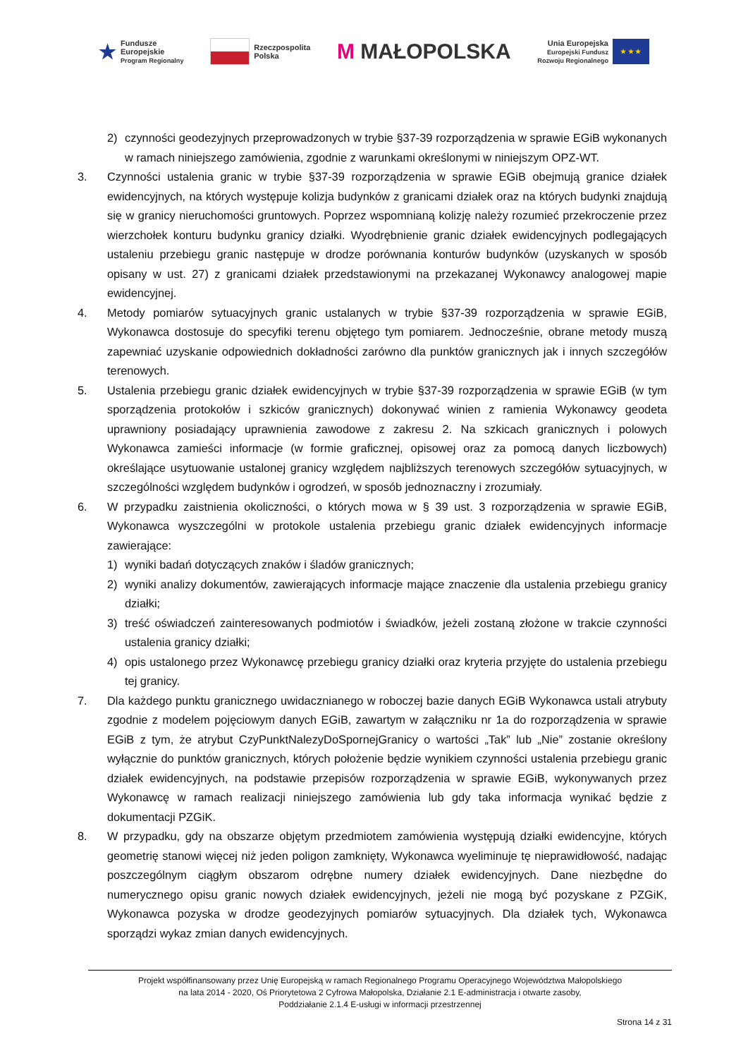★ Fundusze
Europejskie
Program Regionalny
Rzeczpospolita
Polska
M MAŁOPOLSKA
Unia Europejska
Europejski Fundusz
Rozwoju Regionalnego
★ ★ ★
2) czynności geodezyjnych przeprowadzonych w trybie §37-39 rozporządzenia w sprawie EGiB wykonanych w ramach niniejszego zamówienia, zgodnie z warunkami określonymi w niniejszym OPZ-WT.
3. Czynności ustalenia granic w trybie §37-39 rozporządzenia w sprawie EGiB obejmują granice działek ewidencyjnych, na których występuje kolizja budynków z granicami działek oraz na których budynki znajdują się w granicy nieruchomości gruntowych. Poprzez wspomnianą kolizję należy rozumieć przekroczenie przez wierzchołek konturu budynku granicy działki. Wyodrębnienie granic działek ewidencyjnych podlegających ustaleniu przebiegu granic następuje w drodze porównania konturów budynków (uzyskanych w sposób opisany w ust. 27) z granicami działek przedstawionymi na przekazanej Wykonawcy analogowej mapie ewidencyjnej.
4. Metody pomiarów sytuacyjnych granic ustalanych w trybie §37-39 rozporządzenia w sprawie EGiB, Wykonawca dostosuje do specyfiki terenu objętego tym pomiarem. Jednocześnie, obrane metody muszą zapewniać uzyskanie odpowiednich dokładności zarówno dla punktów granicznych jak i innych szczegółów terenowych.
5. Ustalenia przebiegu granic działek ewidencyjnych w trybie §37-39 rozporządzenia w sprawie EGiB (w tym sporządzenia protokołów i szkiców granicznych) dokonywać winien z ramienia Wykonawcy geodeta uprawniony posiadający uprawnienia zawodowe z zakresu 2. Na szkicach granicznych i polowych Wykonawca zamieści informacje (w formie graficznej, opisowej oraz za pomocą danych liczbowych) określające usytuowanie ustalonej granicy względem najbliższych terenowych szczegółów sytuacyjnych, w szczególności względem budynków i ogrodzeń, w sposób jednoznaczny i zrozumiały.
6. W przypadku zaistnienia okoliczności, o których mowa w § 39 ust. 3 rozporządzenia w sprawie EGiB, Wykonawca wyszczególni w protokole ustalenia przebiegu granic działek ewidencyjnych informacje zawierające:
1) wyniki badań dotyczących znaków i śladów granicznych;
2) wyniki analizy dokumentów, zawierających informacje mające znaczenie dla ustalenia przebiegu granicy działki;
3) treść oświadczeń zainteresowanych podmiotów i świadków, jeżeli zostaną złożone w trakcie czynności ustalenia granicy działki;
4) opis ustalonego przez Wykonawcę przebiegu granicy działki oraz kryteria przyjęte do ustalenia przebiegu tej granicy.
7. Dla każdego punktu granicznego uwidacznianego w roboczej bazie danych EGiB Wykonawca ustali atrybuty zgodnie z modelem pojęciowym danych EGiB, zawartym w załączniku nr 1a do rozporządzenia w sprawie EGiB z tym, że atrybut CzyPunktNalezyDoSpornejGranicy o wartości „Tak” lub „Nie” zostanie określony wyłącznie do punktów granicznych, których położenie będzie wynikiem czynności ustalenia przebiegu granic działek ewidencyjnych, na podstawie przepisów rozporządzenia w sprawie EGiB, wykonywanych przez Wykonawcę w ramach realizacji niniejszego zamówienia lub gdy taka informacja wynikać będzie z dokumentacji PZGiK.
8. W przypadku, gdy na obszarze objętym przedmiotem zamówienia występują działki ewidencyjne, których geometrię stanowi więcej niż jeden poligon zamknięty, Wykonawca wyeliminuje tę nieprawidłowość, nadając poszczególnym ciągłym obszarom odrębne numery działek ewidencyjnych. Dane niezbędne do numerycznego opisu granic nowych działek ewidencyjnych, jeżeli nie mogą być pozyskane z PZGiK, Wykonawca pozyska w drodze geodezyjnych pomiarów sytuacyjnych. Dla działek tych, Wykonawca sporządzi wykaz zmian danych ewidencyjnych.
Projekt współfinansowany przez Unię Europejską w ramach Regionalnego Programu Operacyjnego Województwa Małopolskiego
na lata 2014 - 2020, Oś Priorytetowa 2 Cyfrowa Małopolska, Działanie 2.1 E-administracja i otwarte zasoby,
Poddziałanie 2.1.4 E-usługi w informacji przestrzennej
Strona 14 z 31